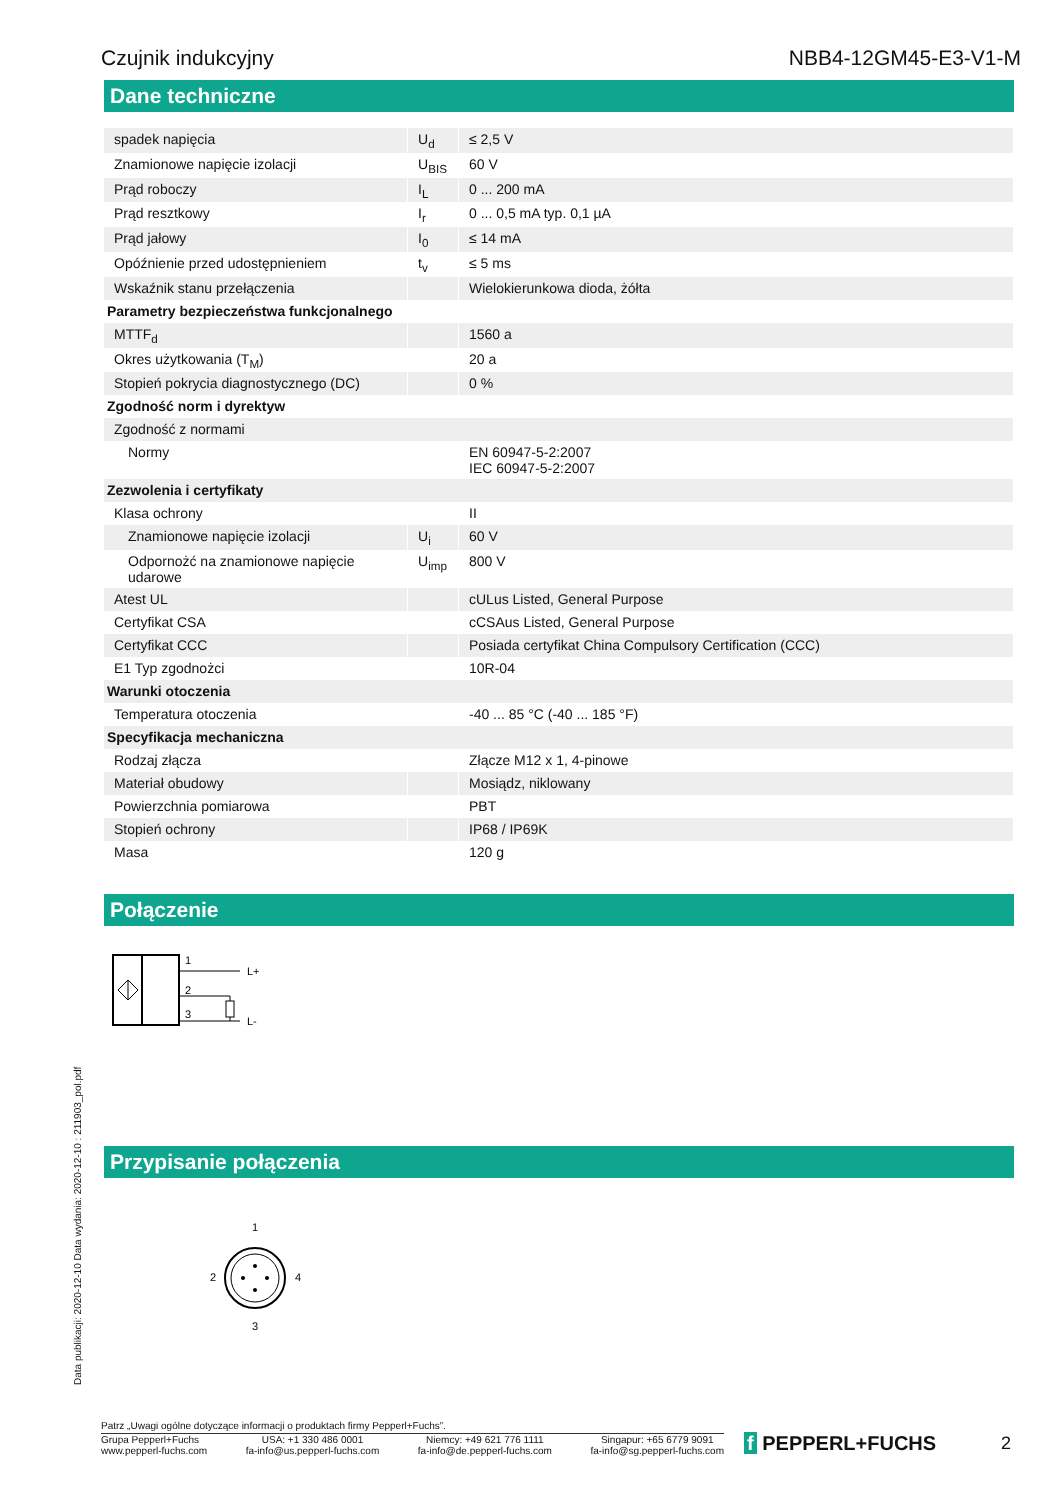Czujnik indukcyjny NBB4-12GM45-E3-V1-M
Dane techniczne
| spadek napięcia | U<sub>d</sub> | ≤ 2,5 V |
| Znamionowe napięcie izolacji | U<sub>BIS</sub> | 60 V |
| Prąd roboczy | I<sub>L</sub> | 0 ... 200 mA |
| Prąd resztkowy | I<sub>r</sub> | 0 ... 0,5 mA typ. 0,1 µA |
| Prąd jałowy | I<sub>0</sub> | ≤ 14 mA |
| Opóźnienie przed udostępnieniem | t<sub>v</sub> | ≤ 5 ms |
| Wskaźnik stanu przełączenia | | Wielokierunkowa dioda, żółta |
| Parametry bezpieczeństwa funkcjonalnego | | |
| MTTF<sub>d</sub> | | 1560 a |
| Okres użytkowania (T<sub>M</sub>) | | 20 a |
| Stopień pokrycia diagnostycznego (DC) | | 0 % |
| Zgodność norm i dyrektyw | | |
| Zgodność z normami | | |
| Normy | | EN 60947-5-2:2007 IEC 60947-5-2:2007 |
| Zezwolenia i certyfikaty | | |
| Klasa ochrony | | II |
| Znamionowe napięcie izolacji | U<sub>i</sub> | 60 V |
| Odpornożć na znamionowe napięcie udarowe | U<sub>imp</sub> | 800 V |
| Atest UL | | cULus Listed, General Purpose |
| Certyfikat CSA | | cCSAus Listed, General Purpose |
| Certyfikat CCC | | Posiada certyfikat China Compulsory Certification (CCC) |
| E1 Typ zgodnożci | | 10R-04 |
| Warunki otoczenia | | |
| Temperatura otoczenia | | -40 ... 85 °C (-40 ... 185 °F) |
| Specyfikacja mechaniczna | | |
| Rodzaj złącza | | Złącze M12 x 1, 4-pinowe |
| Materiał obudowy | | Mosiądz, niklowany |
| Powierzchnia pomiarowa | | PBT |
| Stopień ochrony | | IP68 / IP69K |
| Masa | | 120 g |
Połączenie
1
2
3
L+
L-
Przypisanie połączenia
1
2
4
3
Data publikacji: 2020-12-10 Data wydania: 2020-12-10 : 211903_pol.pdf
Patrz „Uwagi ogólne dotyczące informacji o produktach firmy Pepperl+Fuchs”.
Grupa Pepperl+Fuchs
www.pepperl-fuchs.com
USA: +1 330 486 0001
fa-info@us.pepperl-fuchs.com
Niemcy: +49 621 776 1111
fa-info@de.pepperl-fuchs.com
Singapur: +65 6779 9091
fa-info@sg.pepperl-fuchs.com
f PEPPERL+FUCHS 2